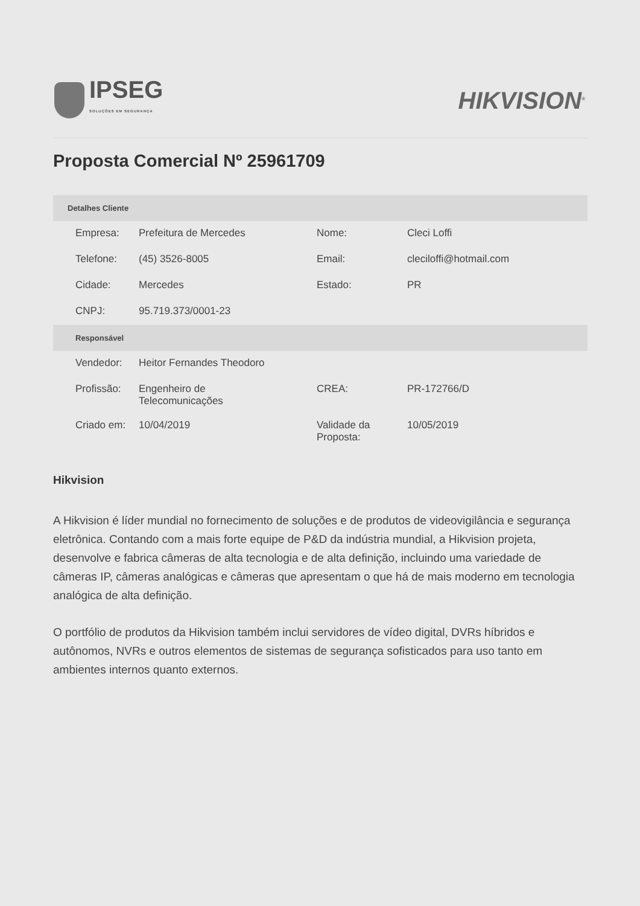IPSEG
SOLUÇÕES EM SEGURANÇA
HIKVISION<sup>®</sup>
Proposta Comercial Nº 25961709
| Detalhes Cliente | | | |
| --- | --- | --- | --- |
| Empresa: | Prefeitura de Mercedes | Nome: | Cleci Loffi |
| Telefone: | (45) 3526-8005 | Email: | cleciloffi@hotmail.com |
| Cidade: | Mercedes | Estado: | PR |
| CNPJ: | 95.719.373/0001-23 | | |
| Responsável | | | |
| Vendedor: | Heitor Fernandes Theodoro | | |
| Profissão: | Engenheiro de Telecomunicações | CREA: | PR-172766/D |
| Criado em: | 10/04/2019 | Validade da Proposta: | 10/05/2019 |
Hikvision
A Hikvision é líder mundial no fornecimento de soluções e de produtos de videovigilância e segurança eletrônica. Contando com a mais forte equipe de P&D da indústria mundial, a Hikvision projeta, desenvolve e fabrica câmeras de alta tecnologia e de alta definição, incluindo uma variedade de câmeras IP, câmeras analógicas e câmeras que apresentam o que há de mais moderno em tecnologia analógica de alta definição.
O portfólio de produtos da Hikvision também inclui servidores de vídeo digital, DVRs híbridos e autônomos, NVRs e outros elementos de sistemas de segurança sofisticados para uso tanto em ambientes internos quanto externos.